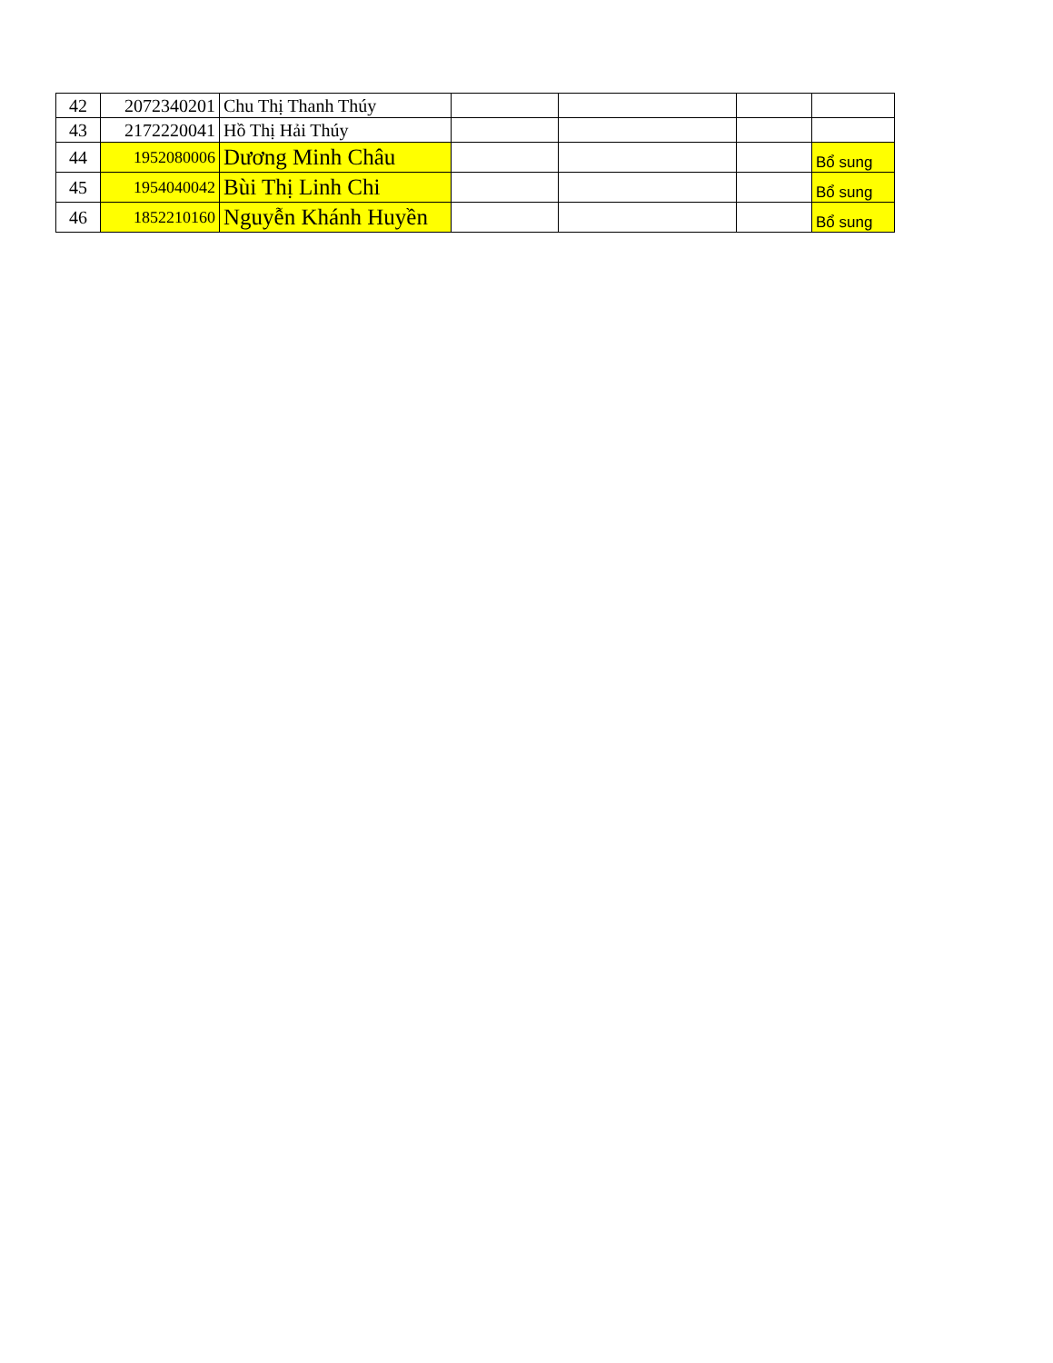| 42 | 2072340201 | Chu Thị Thanh Thúy | | | | |
| 43 | 2172220041 | Hồ Thị Hải Thúy | | | | |
| 44 | 1952080006 | Dương Minh Châu | | | | Bổ sung |
| 45 | 1954040042 | Bùi Thị Linh Chi | | | | Bổ sung |
| 46 | 1852210160 | Nguyễn Khánh Huyền | | | | Bổ sung |